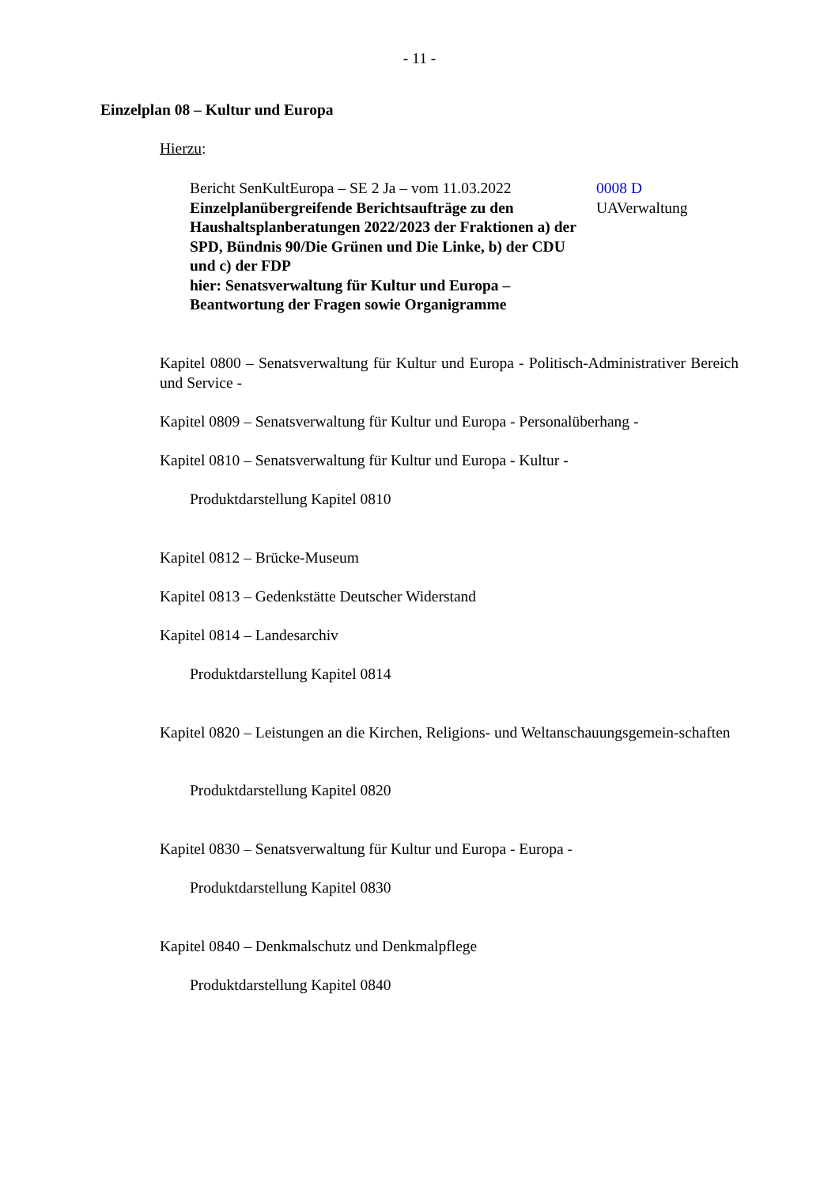- 11 -
Einzelplan 08 – Kultur und Europa
Hierzu:
Bericht SenKultEuropa – SE 2 Ja – vom 11.03.2022
Einzelplanübergreifende Berichtsaufträge zu den Haushaltsplanberatungen 2022/2023 der Fraktionen a) der SPD, Bündnis 90/Die Grünen und Die Linke, b) der CDU und c) der FDP
hier: Senatsverwaltung für Kultur und Europa – Beantwortung der Fragen sowie Organigramme
0008 D
UAVerwaltung
Kapitel 0800 – Senatsverwaltung für Kultur und Europa - Politisch-Administrativer Bereich und Service -
Kapitel 0809 – Senatsverwaltung für Kultur und Europa - Personalüberhang -
Kapitel 0810 – Senatsverwaltung für Kultur und Europa - Kultur -
Produktdarstellung Kapitel 0810
Kapitel 0812 – Brücke-Museum
Kapitel 0813 – Gedenkstätte Deutscher Widerstand
Kapitel 0814 – Landesarchiv
Produktdarstellung Kapitel 0814
Kapitel 0820 – Leistungen an die Kirchen, Religions- und Weltanschauungsgemein-schaften
Produktdarstellung Kapitel 0820
Kapitel 0830 – Senatsverwaltung für Kultur und Europa - Europa -
Produktdarstellung Kapitel 0830
Kapitel 0840 – Denkmalschutz und Denkmalpflege
Produktdarstellung Kapitel 0840